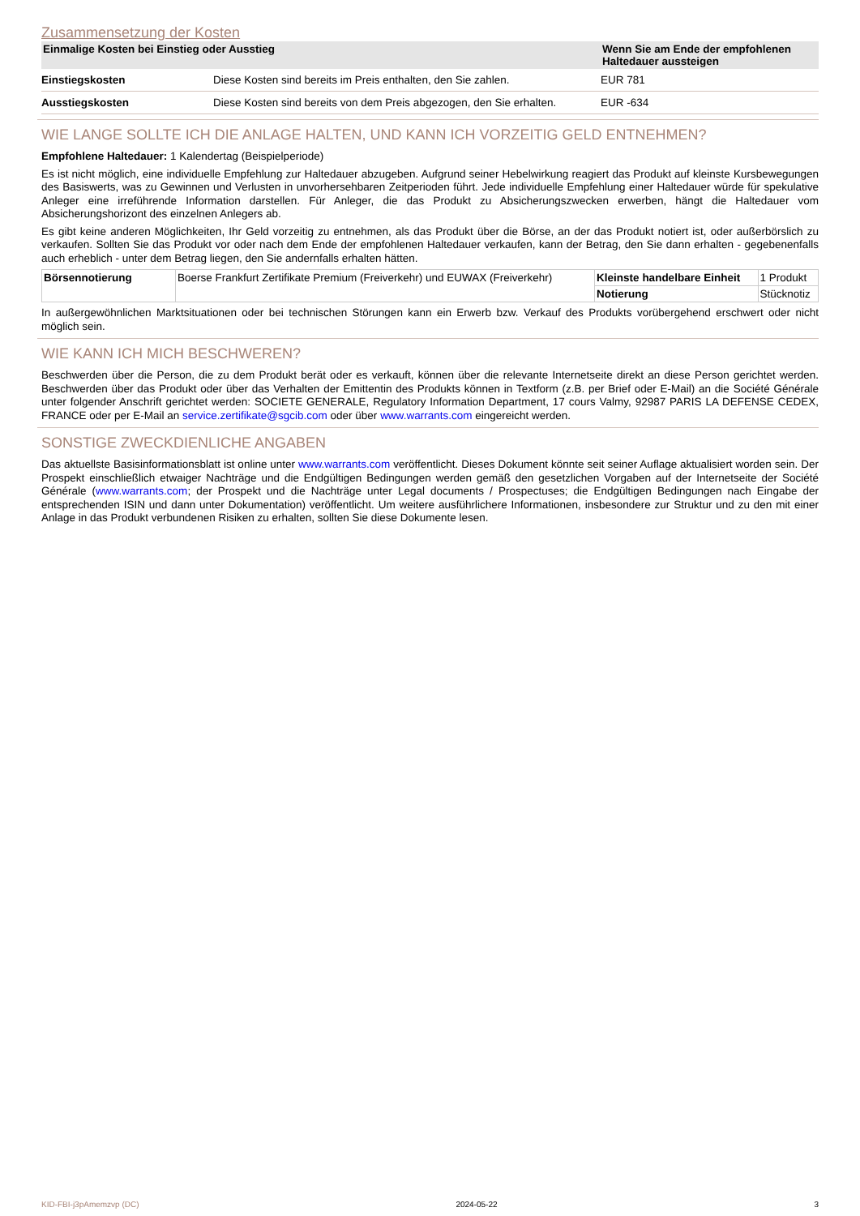Zusammensetzung der Kosten
| Einmalige Kosten bei Einstieg oder Ausstieg | | Wenn Sie am Ende der empfohlenen Haltedauer aussteigen |
| --- | --- | --- |
| Einstiegskosten | Diese Kosten sind bereits im Preis enthalten, den Sie zahlen. | EUR 781 |
| Ausstiegskosten | Diese Kosten sind bereits von dem Preis abgezogen, den Sie erhalten. | EUR -634 |
WIE LANGE SOLLTE ICH DIE ANLAGE HALTEN, UND KANN ICH VORZEITIG GELD ENTNEHMEN?
Empfohlene Haltedauer: 1 Kalendertag (Beispielperiode)
Es ist nicht möglich, eine individuelle Empfehlung zur Haltedauer abzugeben. Aufgrund seiner Hebelwirkung reagiert das Produkt auf kleinste Kursbewegungen des Basiswerts, was zu Gewinnen und Verlusten in unvorhersehbaren Zeitperioden führt. Jede individuelle Empfehlung einer Haltedauer würde für spekulative Anleger eine irreführende Information darstellen. Für Anleger, die das Produkt zu Absicherungszwecken erwerben, hängt die Haltedauer vom Absicherungshorizont des einzelnen Anlegers ab.
Es gibt keine anderen Möglichkeiten, Ihr Geld vorzeitig zu entnehmen, als das Produkt über die Börse, an der das Produkt notiert ist, oder außerbörslich zu verkaufen. Sollten Sie das Produkt vor oder nach dem Ende der empfohlenen Haltedauer verkaufen, kann der Betrag, den Sie dann erhalten - gegebenenfalls auch erheblich - unter dem Betrag liegen, den Sie andernfalls erhalten hätten.
| Börsennotierung | Boerse Frankfurt Zertifikate Premium (Freiverkehr) und EUWAX (Freiverkehr) | Kleinste handelbare Einheit | 1 Produkt |
| | | Notierung | Stücknotiz |
In außergewöhnlichen Marktsituationen oder bei technischen Störungen kann ein Erwerb bzw. Verkauf des Produkts vorübergehend erschwert oder nicht möglich sein.
WIE KANN ICH MICH BESCHWEREN?
Beschwerden über die Person, die zu dem Produkt berät oder es verkauft, können über die relevante Internetseite direkt an diese Person gerichtet werden. Beschwerden über das Produkt oder über das Verhalten der Emittentin des Produkts können in Textform (z.B. per Brief oder E-Mail) an die Société Générale unter folgender Anschrift gerichtet werden: SOCIETE GENERALE, Regulatory Information Department, 17 cours Valmy, 92987 PARIS LA DEFENSE CEDEX, FRANCE oder per E-Mail an service.zertifikate@sgcib.com oder über www.warrants.com eingereicht werden.
SONSTIGE ZWECKDIENLICHE ANGABEN
Das aktuellste Basisinformationsblatt ist online unter www.warrants.com veröffentlicht. Dieses Dokument könnte seit seiner Auflage aktualisiert worden sein. Der Prospekt einschließlich etwaiger Nachträge und die Endgültigen Bedingungen werden gemäß den gesetzlichen Vorgaben auf der Internetseite der Société Générale (www.warrants.com; der Prospekt und die Nachträge unter Legal documents / Prospectuses; die Endgültigen Bedingungen nach Eingabe der entsprechenden ISIN und dann unter Dokumentation) veröffentlicht. Um weitere ausführlichere Informationen, insbesondere zur Struktur und zu den mit einer Anlage in das Produkt verbundenen Risiken zu erhalten, sollten Sie diese Dokumente lesen.
KID-FBI-j3pAmemzvp (DC) 2024-05-22 3